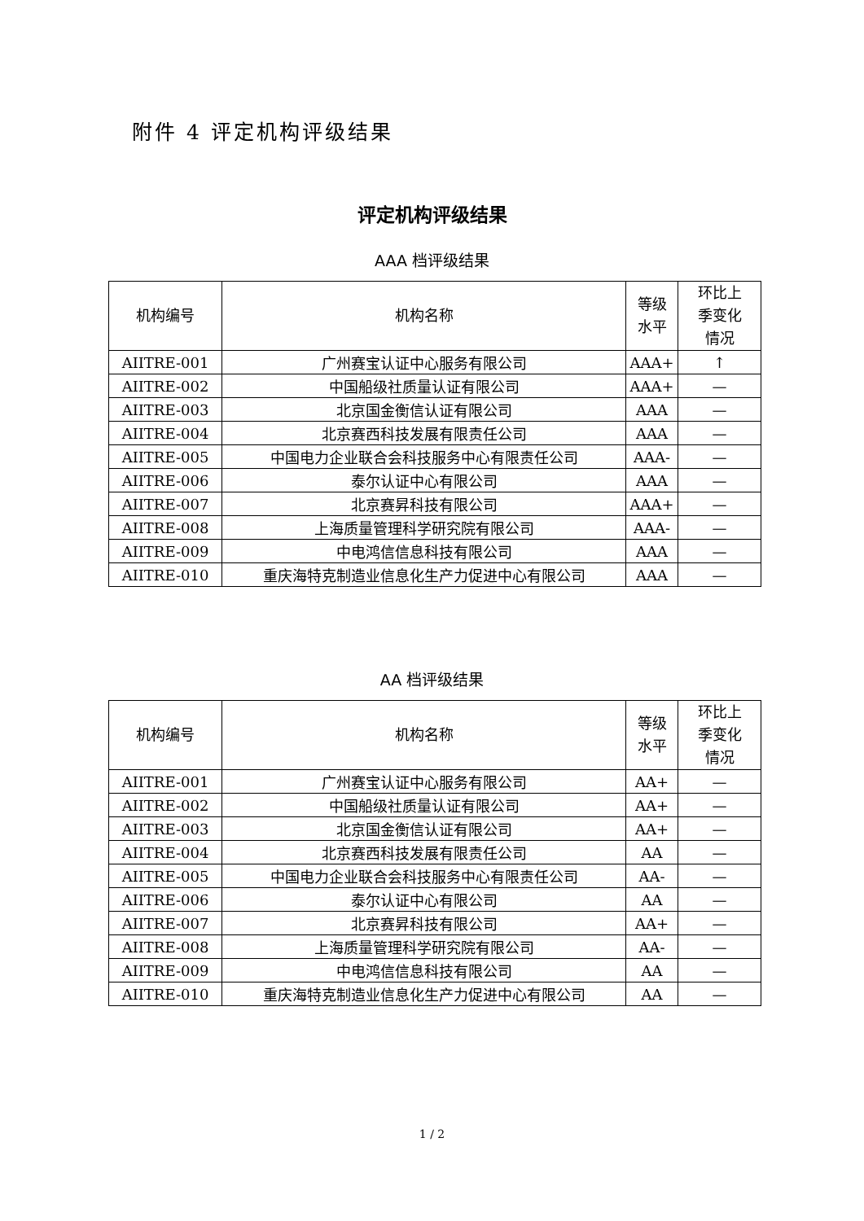附件 4 评定机构评级结果
评定机构评级结果
AAA 档评级结果
| 机构编号 | 机构名称 | 等级 水平 | 环比上 季变化 情况 |
| --- | --- | --- | --- |
| AIITRE-001 | 广州赛宝认证中心服务有限公司 | AAA+ | ↑ |
| AIITRE-002 | 中国船级社质量认证有限公司 | AAA+ | — |
| AIITRE-003 | 北京国金衡信认证有限公司 | AAA | — |
| AIITRE-004 | 北京赛西科技发展有限责任公司 | AAA | — |
| AIITRE-005 | 中国电力企业联合会科技服务中心有限责任公司 | AAA- | — |
| AIITRE-006 | 泰尔认证中心有限公司 | AAA | — |
| AIITRE-007 | 北京赛昇科技有限公司 | AAA+ | — |
| AIITRE-008 | 上海质量管理科学研究院有限公司 | AAA- | — |
| AIITRE-009 | 中电鸿信信息科技有限公司 | AAA | — |
| AIITRE-010 | 重庆海特克制造业信息化生产力促进中心有限公司 | AAA | — |
AA 档评级结果
| 机构编号 | 机构名称 | 等级 水平 | 环比上 季变化 情况 |
| --- | --- | --- | --- |
| AIITRE-001 | 广州赛宝认证中心服务有限公司 | AA+ | — |
| AIITRE-002 | 中国船级社质量认证有限公司 | AA+ | — |
| AIITRE-003 | 北京国金衡信认证有限公司 | AA+ | — |
| AIITRE-004 | 北京赛西科技发展有限责任公司 | AA | — |
| AIITRE-005 | 中国电力企业联合会科技服务中心有限责任公司 | AA- | — |
| AIITRE-006 | 泰尔认证中心有限公司 | AA | — |
| AIITRE-007 | 北京赛昇科技有限公司 | AA+ | — |
| AIITRE-008 | 上海质量管理科学研究院有限公司 | AA- | — |
| AIITRE-009 | 中电鸿信信息科技有限公司 | AA | — |
| AIITRE-010 | 重庆海特克制造业信息化生产力促进中心有限公司 | AA | — |
1 / 2